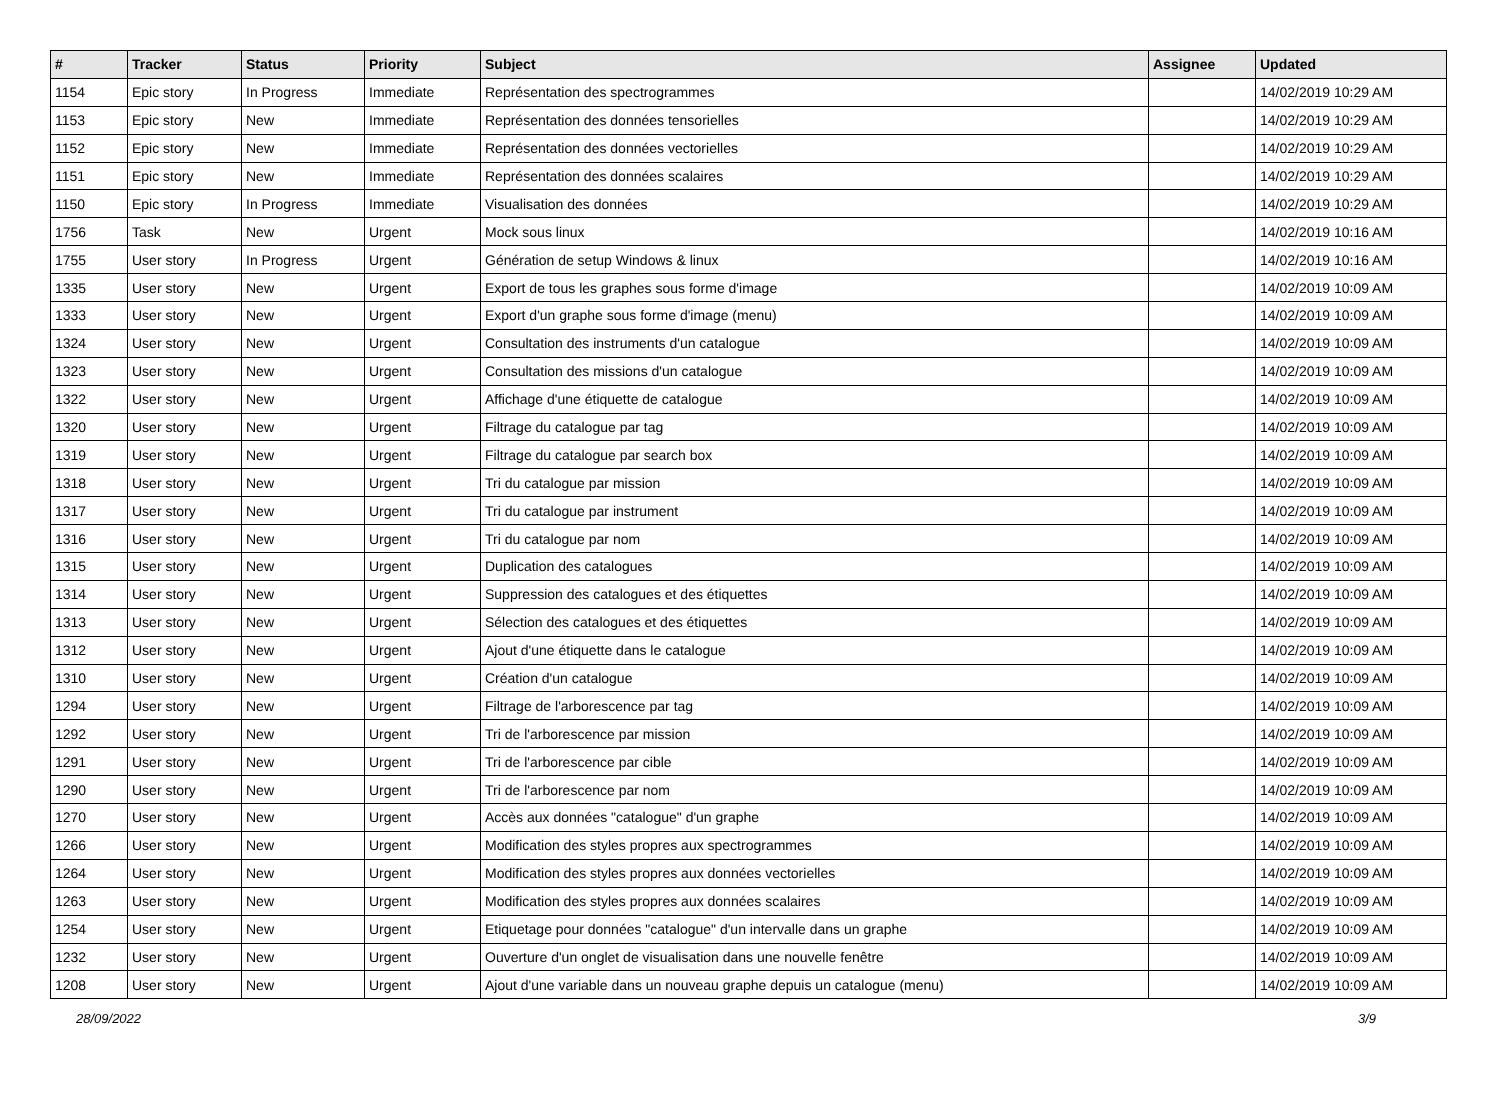| # | Tracker | Status | Priority | Subject | Assignee | Updated |
| --- | --- | --- | --- | --- | --- | --- |
| 1154 | Epic story | In Progress | Immediate | Représentation des spectrogrammes | | 14/02/2019 10:29 AM |
| 1153 | Epic story | New | Immediate | Représentation des données tensorielles | | 14/02/2019 10:29 AM |
| 1152 | Epic story | New | Immediate | Représentation des données vectorielles | | 14/02/2019 10:29 AM |
| 1151 | Epic story | New | Immediate | Représentation des données scalaires | | 14/02/2019 10:29 AM |
| 1150 | Epic story | In Progress | Immediate | Visualisation des données | | 14/02/2019 10:29 AM |
| 1756 | Task | New | Urgent | Mock sous linux | | 14/02/2019 10:16 AM |
| 1755 | User story | In Progress | Urgent | Génération de setup Windows & linux | | 14/02/2019 10:16 AM |
| 1335 | User story | New | Urgent | Export de tous les graphes sous forme d'image | | 14/02/2019 10:09 AM |
| 1333 | User story | New | Urgent | Export d'un graphe sous forme d'image (menu) | | 14/02/2019 10:09 AM |
| 1324 | User story | New | Urgent | Consultation des instruments d'un catalogue | | 14/02/2019 10:09 AM |
| 1323 | User story | New | Urgent | Consultation des missions d'un catalogue | | 14/02/2019 10:09 AM |
| 1322 | User story | New | Urgent | Affichage d'une étiquette de catalogue | | 14/02/2019 10:09 AM |
| 1320 | User story | New | Urgent | Filtrage du catalogue par tag | | 14/02/2019 10:09 AM |
| 1319 | User story | New | Urgent | Filtrage du catalogue par search box | | 14/02/2019 10:09 AM |
| 1318 | User story | New | Urgent | Tri du catalogue par mission | | 14/02/2019 10:09 AM |
| 1317 | User story | New | Urgent | Tri du catalogue par instrument | | 14/02/2019 10:09 AM |
| 1316 | User story | New | Urgent | Tri du catalogue par nom | | 14/02/2019 10:09 AM |
| 1315 | User story | New | Urgent | Duplication des catalogues | | 14/02/2019 10:09 AM |
| 1314 | User story | New | Urgent | Suppression des catalogues et des étiquettes | | 14/02/2019 10:09 AM |
| 1313 | User story | New | Urgent | Sélection des catalogues et des étiquettes | | 14/02/2019 10:09 AM |
| 1312 | User story | New | Urgent | Ajout d'une étiquette dans le catalogue | | 14/02/2019 10:09 AM |
| 1310 | User story | New | Urgent | Création d'un catalogue | | 14/02/2019 10:09 AM |
| 1294 | User story | New | Urgent | Filtrage de l'arborescence par tag | | 14/02/2019 10:09 AM |
| 1292 | User story | New | Urgent | Tri de l'arborescence par mission | | 14/02/2019 10:09 AM |
| 1291 | User story | New | Urgent | Tri de l'arborescence par cible | | 14/02/2019 10:09 AM |
| 1290 | User story | New | Urgent | Tri de l'arborescence par nom | | 14/02/2019 10:09 AM |
| 1270 | User story | New | Urgent | Accès aux données "catalogue" d'un graphe | | 14/02/2019 10:09 AM |
| 1266 | User story | New | Urgent | Modification des styles propres aux spectrogrammes | | 14/02/2019 10:09 AM |
| 1264 | User story | New | Urgent | Modification des styles propres aux données vectorielles | | 14/02/2019 10:09 AM |
| 1263 | User story | New | Urgent | Modification des styles propres aux données scalaires | | 14/02/2019 10:09 AM |
| 1254 | User story | New | Urgent | Etiquetage pour données "catalogue" d'un intervalle dans un graphe | | 14/02/2019 10:09 AM |
| 1232 | User story | New | Urgent | Ouverture d'un onglet de visualisation dans une nouvelle fenêtre | | 14/02/2019 10:09 AM |
| 1208 | User story | New | Urgent | Ajout d'une variable dans un nouveau graphe depuis un catalogue (menu) | | 14/02/2019 10:09 AM |
28/09/2022 3/9